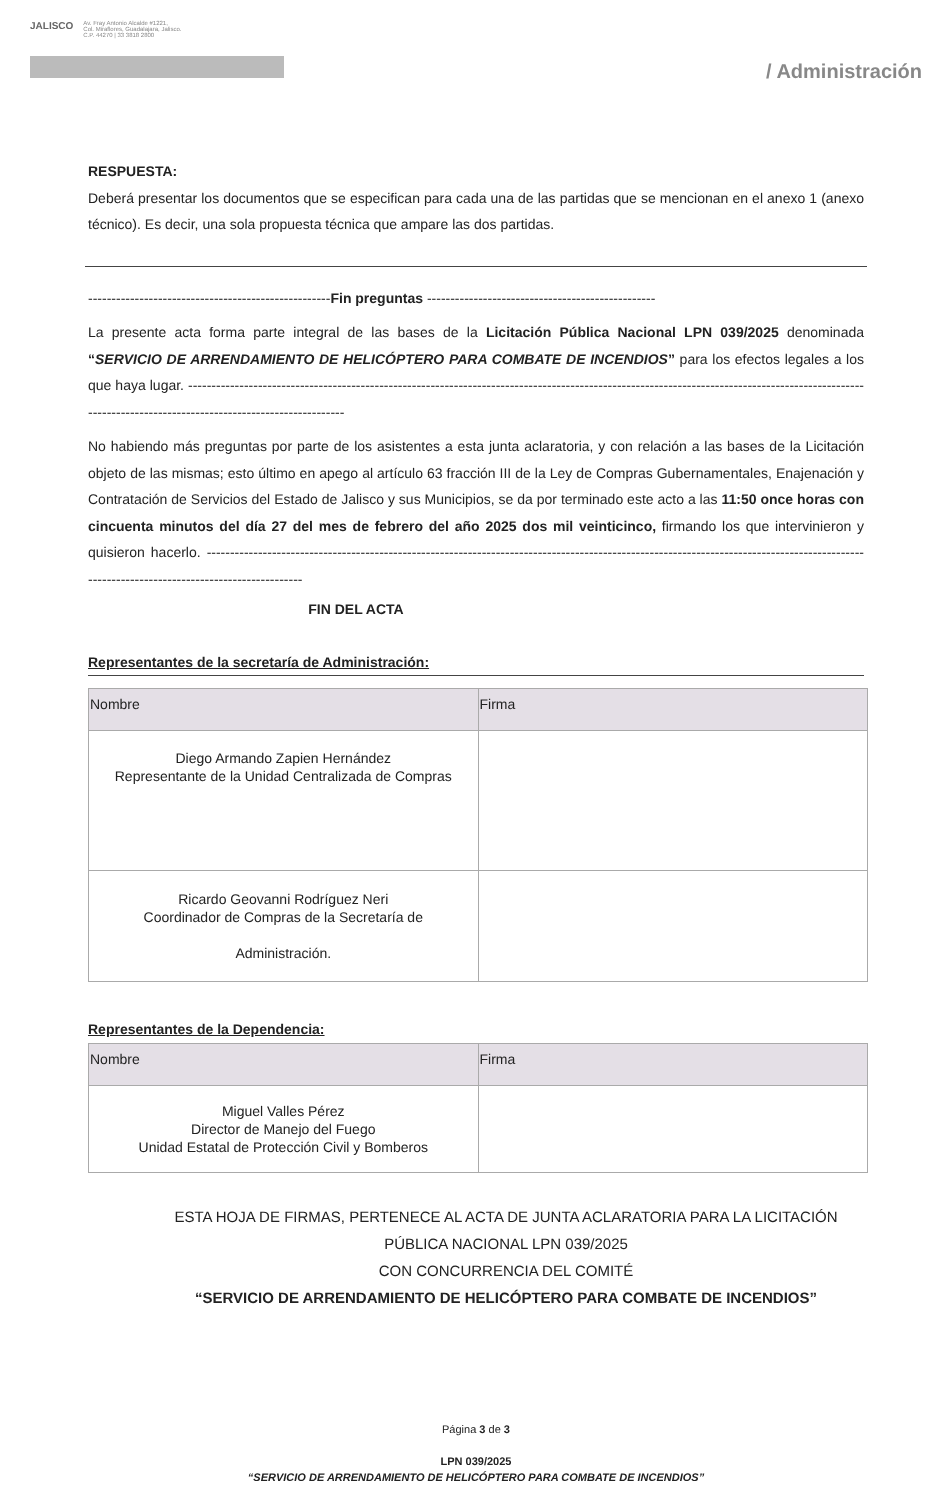JALISCO Av. Fray Antonio Alcalde #1221,
Col. Miraflores, Guadalajara, Jalisco.
C.P. 44270 | 33 3818 2800
/ Administración
RESPUESTA:
Deberá presentar los documentos que se especifican para cada una de las partidas que se mencionan en el anexo 1 (anexo técnico). Es decir, una sola propuesta técnica que ampare las dos partidas.
----------------------------------------------------Fin preguntas -------------------------------------------------
La presente acta forma parte integral de las bases de la Licitación Pública Nacional LPN 039/2025 denominada “SERVICIO DE ARRENDAMIENTO DE HELICÓPTERO PARA COMBATE DE INCENDIOS” para los efectos legales a los que haya lugar. --------------------------------------------------------------------------------------------------------------------------------------------------------------------------------------------------------
No habiendo más preguntas por parte de los asistentes a esta junta aclaratoria, y con relación a las bases de la Licitación objeto de las mismas; esto último en apego al artículo 63 fracción III de la Ley de Compras Gubernamentales, Enajenación y Contratación de Servicios del Estado de Jalisco y sus Municipios, se da por terminado este acto a las 11:50 once horas con cincuenta minutos del día 27 del mes de febrero del año 2025 dos mil veinticinco, firmando los que intervinieron y quisieron hacerlo. -------------------------------------------------------------------------------------------------------------------------------------------------------------------------------------------
FIN DEL ACTA
Representantes de la secretaría de Administración:
| Nombre | Firma |
| --- | --- |
| Diego Armando Zapien Hernández Representante de la Unidad Centralizada de Compras | |
| Ricardo Geovanni Rodríguez Neri Coordinador de Compras de la Secretaría de Administración. | |
Representantes de la Dependencia:
| Nombre | Firma |
| --- | --- |
| Miguel Valles Pérez Director de Manejo del Fuego Unidad Estatal de Protección Civil y Bomberos | |
ESTA HOJA DE FIRMAS, PERTENECE AL ACTA DE JUNTA ACLARATORIA PARA LA LICITACIÓN PÚBLICA NACIONAL LPN 039/2025
CON CONCURRENCIA DEL COMITÉ
“SERVICIO DE ARRENDAMIENTO DE HELICÓPTERO PARA COMBATE DE INCENDIOS”
Página 3 de 3
LPN 039/2025
“SERVICIO DE ARRENDAMIENTO DE HELICÓPTERO PARA COMBATE DE INCENDIOS”